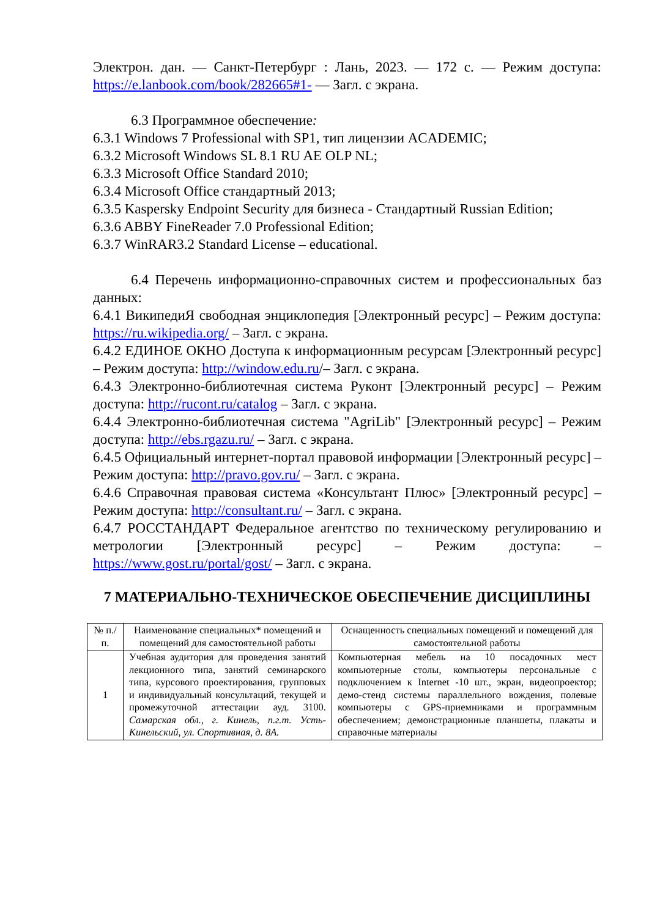Электрон. дан. — Санкт-Петербург : Лань, 2023. — 172 с. — Режим доступа: https://e.lanbook.com/book/282665#1- — Загл. с экрана.
6.3 Программное обеспечение:
6.3.1 Windows 7 Professional with SP1, тип лицензии ACADEMIC;
6.3.2 Microsoft Windows SL 8.1 RU AE OLP NL;
6.3.3 Microsoft Office Standard 2010;
6.3.4 Microsoft Office стандартный 2013;
6.3.5 Kaspersky Endpoint Security для бизнеса - Стандартный Russian Edition;
6.3.6 ABBY FineReader 7.0 Professional Edition;
6.3.7 WinRAR3.2 Standard License – educational.
6.4 Перечень информационно-справочных систем и профессиональных баз данных:
6.4.1 ВикипедиЯ свободная энциклопедия [Электронный ресурс] – Режим доступа: https://ru.wikipedia.org/ – Загл. с экрана.
6.4.2 ЕДИНОЕ ОКНО Доступа к информационным ресурсам [Электронный ресурс] – Режим доступа: http://window.edu.ru/– Загл. с экрана.
6.4.3 Электронно-библиотечная система Руконт [Электронный ресурс] – Режим доступа: http://rucont.ru/catalog – Загл. с экрана.
6.4.4 Электронно-библиотечная система "AgriLib" [Электронный ресурс] – Режим доступа: http://ebs.rgazu.ru/ – Загл. с экрана.
6.4.5 Официальный интернет-портал правовой информации [Электронный ресурс] – Режим доступа: http://pravo.gov.ru/ – Загл. с экрана.
6.4.6 Справочная правовая система «Консультант Плюс» [Электронный ресурс] – Режим доступа: http://consultant.ru/ – Загл. с экрана.
6.4.7 РОССТАНДАРТ Федеральное агентство по техническому регулированию и метрологии [Электронный ресурс] – Режим доступа: – https://www.gost.ru/portal/gost/ – Загл. с экрана.
7 МАТЕРИАЛЬНО-ТЕХНИЧЕСКОЕ ОБЕСПЕЧЕНИЕ ДИСЦИПЛИНЫ
| № п./п. | Наименование специальных* помещений и помещений для самостоятельной работы | Оснащенность специальных помещений и помещений для самостоятельной работы |
| --- | --- | --- |
| 1 | Учебная аудитория для проведения занятий лекционного типа, занятий семинарского типа, курсового проектирования, групповых и индивидуальный консультаций, текущей и промежуточной аттестации ауд. 3100. Самарская обл., г. Кинель, п.г.т. Усть-Кинельский, ул. Спортивная, д. 8А. | Компьютерная мебель на 10 посадочных мест компьютерные столы, компьютеры персональные с подключением к Internet -10 шт., экран, видеопроектор; демо-стенд системы параллельного вождения, полевые компьютеры с GPS-приемниками и программным обеспечением; демонстрационные планшеты, плакаты и справочные материалы |